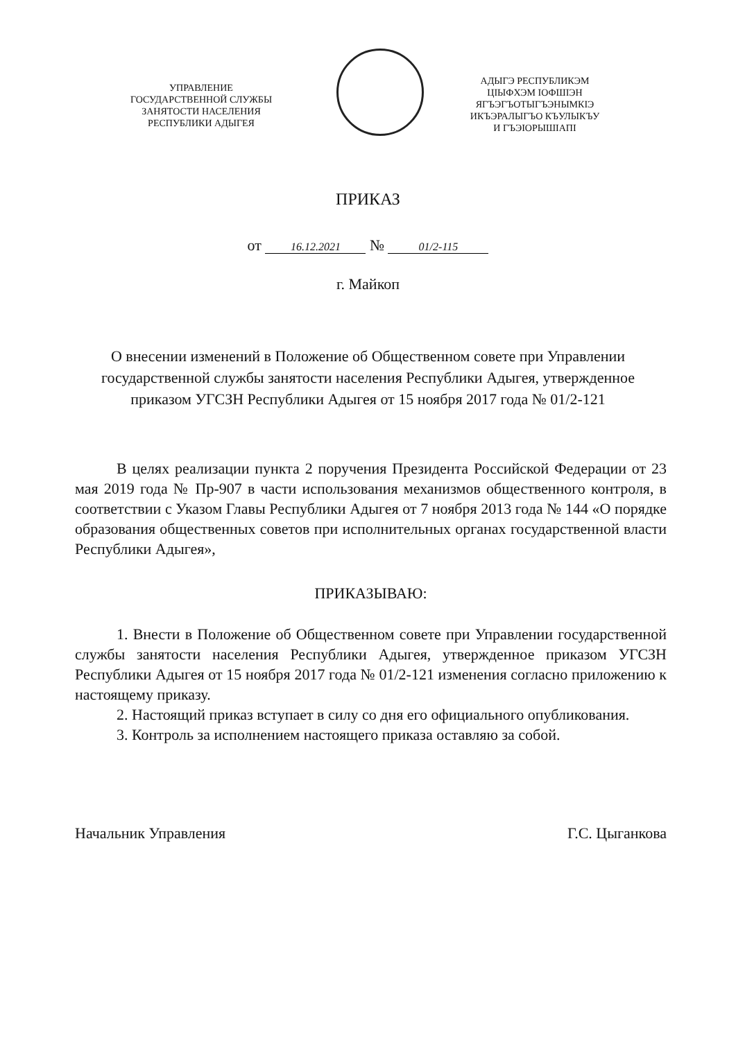УПРАВЛЕНИЕ
ГОСУДАРСТВЕННОЙ СЛУЖБЫ
ЗАНЯТОСТИ НАСЕЛЕНИЯ
РЕСПУБЛИКИ АДЫГЕЯ
АДЫГЭ РЕСПУБЛИКЭМ
ЦIЫФХЭМ IОФШIЭН
ЯГЪЭГЪОТЫГЪЭНЫМКIЭ
ИКЪЭРАЛЫГЪО КЪУЛЫКЪУ
И ГЪЭIОРЫШIАПI
ПРИКАЗ
от 16.12.2021 № 01/2-115
г. Майкоп
О внесении изменений в Положение об Общественном совете при Управлении государственной службы занятости населения Республики Адыгея, утвержденное приказом УГСЗН Республики Адыгея от 15 ноября 2017 года № 01/2-121
В целях реализации пункта 2 поручения Президента Российской Федерации от 23 мая 2019 года № Пр-907 в части использования механизмов общественного контроля, в соответствии с Указом Главы Республики Адыгея от 7 ноября 2013 года № 144 «О порядке образования общественных советов при исполнительных органах государственной власти Республики Адыгея»,
ПРИКАЗЫВАЮ:
1. Внести в Положение об Общественном совете при Управлении государственной службы занятости населения Республики Адыгея, утвержденное приказом УГСЗН Республики Адыгея от 15 ноября 2017 года № 01/2-121 изменения согласно приложению к настоящему приказу.
2. Настоящий приказ вступает в силу со дня его официального опубликования.
3. Контроль за исполнением настоящего приказа оставляю за собой.
Начальник Управления Г.С. Цыганкова